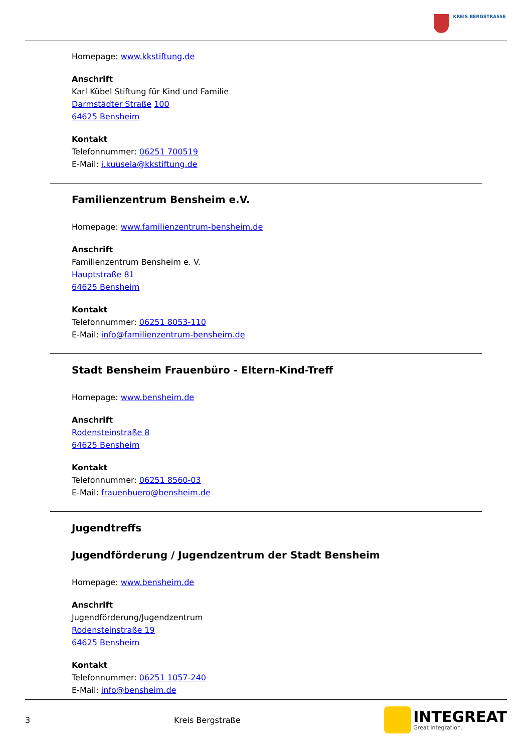KREIS BERGSTRASSE
Homepage: www.kkstiftung.de
Anschrift
Karl Kübel Stiftung für Kind und Familie
Darmstädter Straße 100
64625 Bensheim
Kontakt
Telefonnummer: 06251 700519
E-Mail: i.kuusela@kkstiftung.de
Familienzentrum Bensheim e.V.
Homepage: www.familienzentrum-bensheim.de
Anschrift
Familienzentrum Bensheim e. V.
Hauptstraße 81
64625 Bensheim
Kontakt
Telefonnummer: 06251 8053-110
E-Mail: info@familienzentrum-bensheim.de
Stadt Bensheim Frauenbüro - Eltern-Kind-Treff
Homepage: www.bensheim.de
Anschrift
Rodensteinstraße 8
64625 Bensheim
Kontakt
Telefonnummer: 06251 8560-03
E-Mail: frauenbuero@bensheim.de
Jugendtreffs
Jugendförderung / Jugendzentrum der Stadt Bensheim
Homepage: www.bensheim.de
Anschrift
Jugendförderung/Jugendzentrum
Rodensteinstraße 19
64625 Bensheim
Kontakt
Telefonnummer: 06251 1057-240
E-Mail: info@bensheim.de
3 Kreis Bergstraße
INTEGREAT
Great Integration.